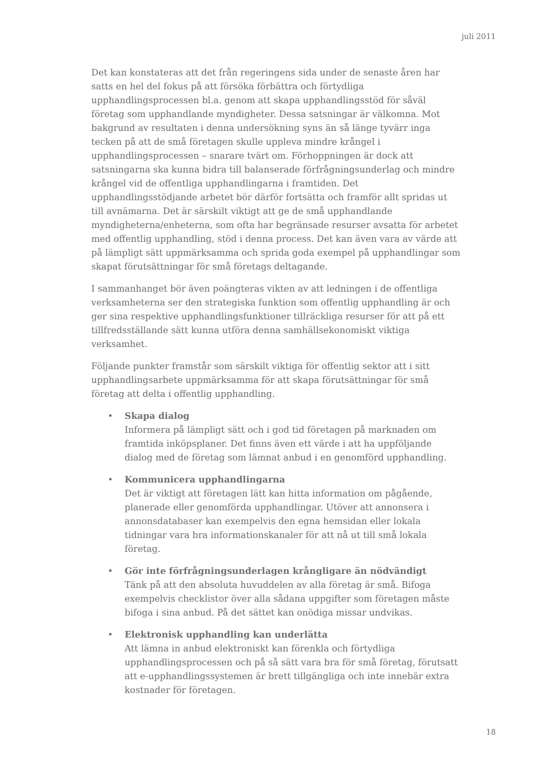juli 2011
Det kan konstateras att det från regeringens sida under de senaste åren har satts en hel del fokus på att försöka förbättra och förtydliga upphandlingsprocessen bl.a. genom att skapa upphandlingsstöd för såväl företag som upphandlande myndigheter. Dessa satsningar är välkomna. Mot bakgrund av resultaten i denna undersökning syns än så länge tyvärr inga tecken på att de små företagen skulle uppleva mindre krångel i upphandlingsprocessen – snarare tvärt om. Förhoppningen är dock att satsningarna ska kunna bidra till balanserade förfrågningsunderlag och mindre krångel vid de offentliga upphandlingarna i framtiden. Det upphandlingsstödjande arbetet bör därför fortsätta och framför allt spridas ut till avnämarna. Det är särskilt viktigt att ge de små upphandlande myndigheterna/enheterna, som ofta har begränsade resurser avsatta för arbetet med offentlig upphandling, stöd i denna process. Det kan även vara av värde att på lämpligt sätt uppmärksamma och sprida goda exempel på upphandlingar som skapat förutsättningar för små företags deltagande.
I sammanhanget bör även poängteras vikten av att ledningen i de offentliga verksamheterna ser den strategiska funktion som offentlig upphandling är och ger sina respektive upphandlingsfunktioner tillräckliga resurser för att på ett tillfredsställande sätt kunna utföra denna samhällsekonomiskt viktiga verksamhet.
Följande punkter framstår som särskilt viktiga för offentlig sektor att i sitt upphandlingsarbete uppmärksamma för att skapa förutsättningar för små företag att delta i offentlig upphandling.
• Skapa dialog
Informera på lämpligt sätt och i god tid företagen på marknaden om framtida inköpsplaner. Det finns även ett värde i att ha uppföljande dialog med de företag som lämnat anbud i en genomförd upphandling.
• Kommunicera upphandlingarna
Det är viktigt att företagen lätt kan hitta information om pågående, planerade eller genomförda upphandlingar. Utöver att annonsera i annonsdatabaser kan exempelvis den egna hemsidan eller lokala tidningar vara bra informationskanaler för att nå ut till små lokala företag.
• Gör inte förfrågningsunderlagen krångligare än nödvändigt
Tänk på att den absoluta huvuddelen av alla företag är små. Bifoga exempelvis checklistor över alla sådana uppgifter som företagen måste bifoga i sina anbud. På det sättet kan onödiga missar undvikas.
• Elektronisk upphandling kan underlätta
Att lämna in anbud elektroniskt kan förenkla och förtydliga upphandlingsprocessen och på så sätt vara bra för små företag, förutsatt att e-upphandlingssystemen är brett tillgängliga och inte innebär extra kostnader för företagen.
18